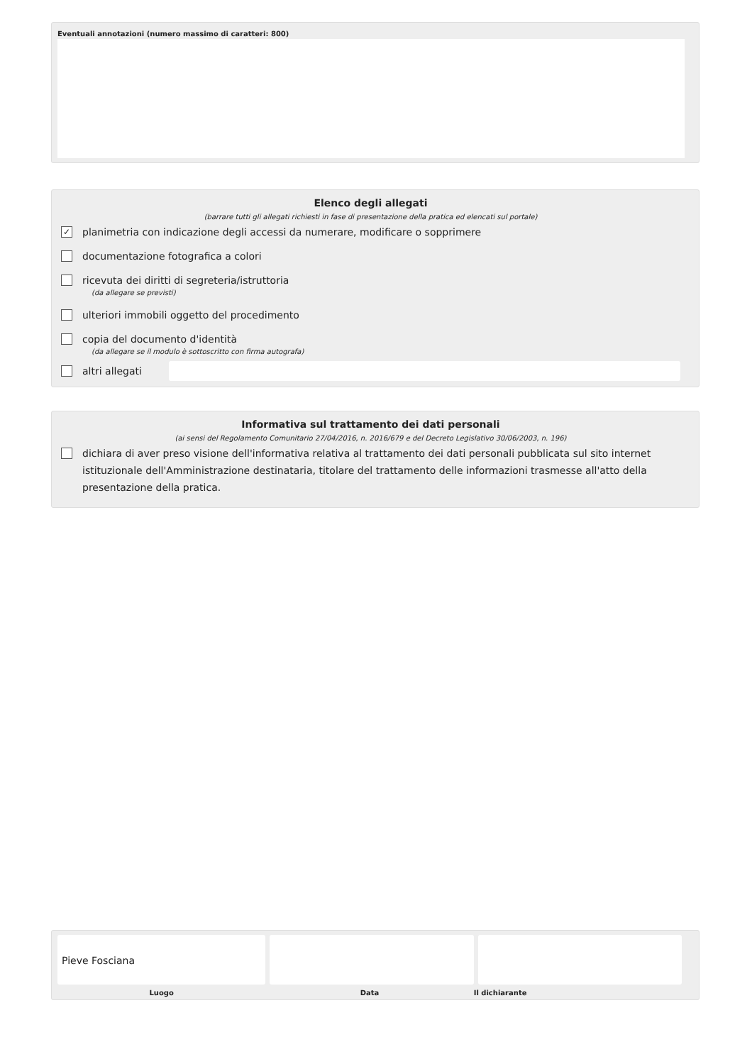Eventuali annotazioni (numero massimo di caratteri: 800)
Elenco degli allegati
(barrare tutti gli allegati richiesti in fase di presentazione della pratica ed elencati sul portale)
✓
planimetria con indicazione degli accessi da numerare, modificare o sopprimere
documentazione fotografica a colori
ricevuta dei diritti di segreteria/istruttoria
(da allegare se previsti)
ulteriori immobili oggetto del procedimento
copia del documento d'identità
(da allegare se il modulo è sottoscritto con firma autografa)
altri allegati
Informativa sul trattamento dei dati personali
(ai sensi del Regolamento Comunitario 27/04/2016, n. 2016/679 e del Decreto Legislativo 30/06/2003, n. 196)
dichiara di aver preso visione dell'informativa relativa al trattamento dei dati personali pubblicata sul sito internet istituzionale dell'Amministrazione destinataria, titolare del trattamento delle informazioni trasmesse all'atto della presentazione della pratica.
Pieve Fosciana
Luogo Data Il dichiarante